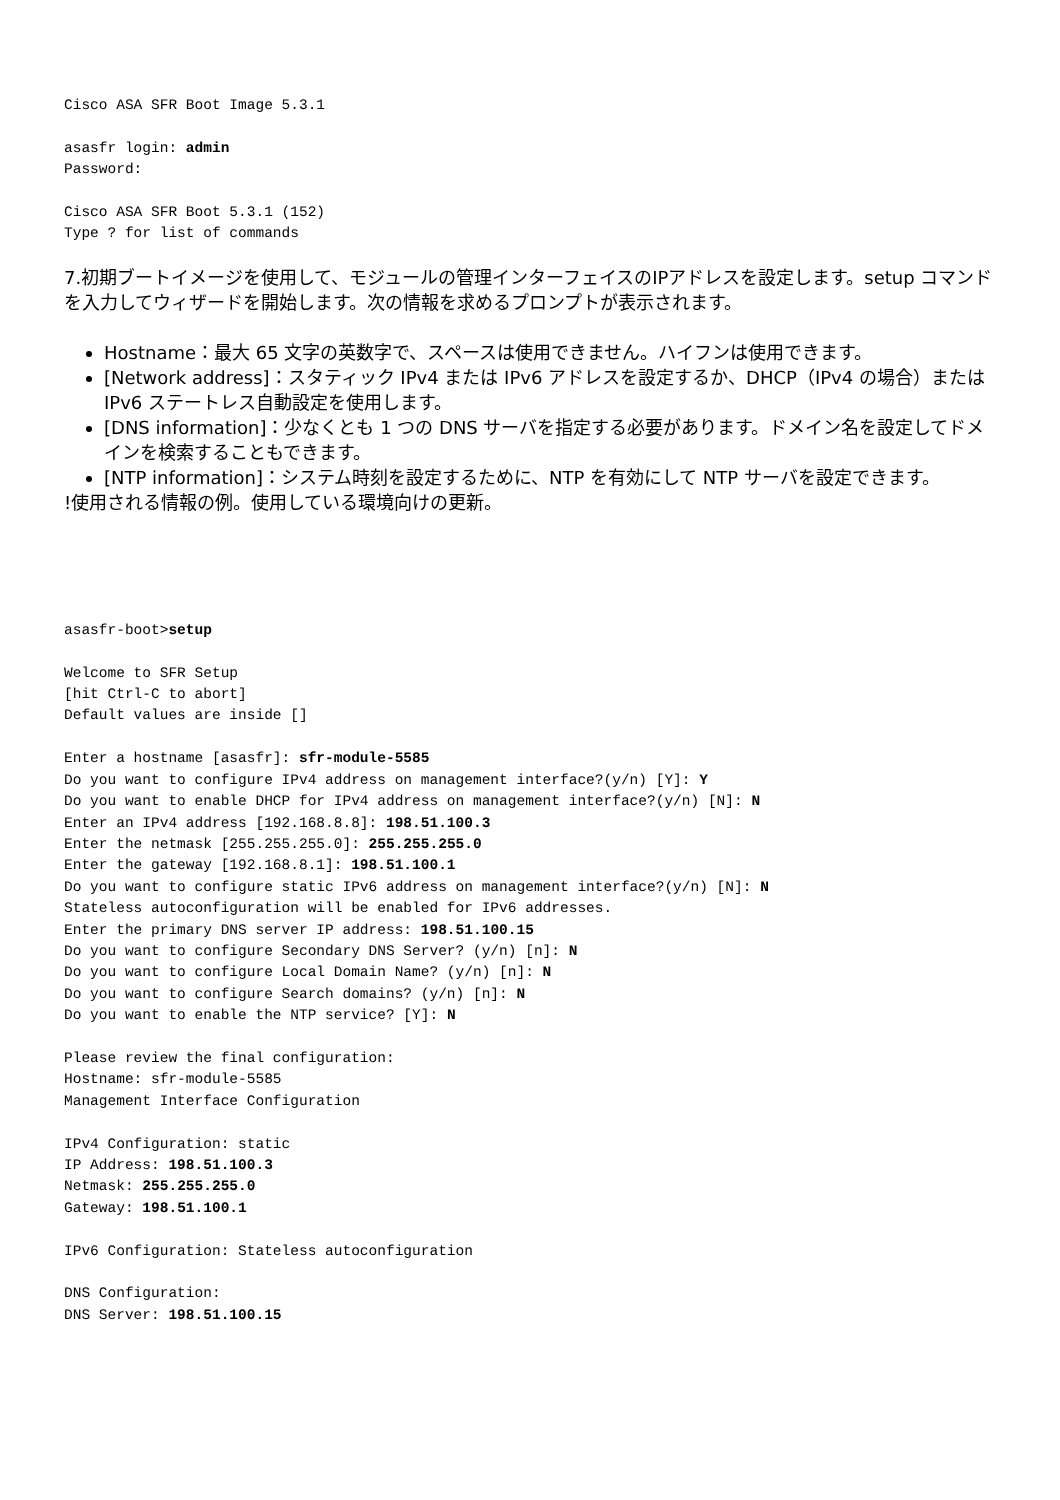Cisco ASA SFR Boot Image 5.3.1

asasfr login: admin
Password:

Cisco ASA SFR Boot 5.3.1 (152)
Type ? for list of commands
7.初期ブートイメージを使用して、モジュールの管理インターフェイスのIPアドレスを設定します。setup コマンドを入力してウィザードを開始します。次の情報を求めるプロンプトが表示されます。
Hostname：最大 65 文字の英数字で、スペースは使用できません。ハイフンは使用できます。
[Network address]：スタティック IPv4 または IPv6 アドレスを設定するか、DHCP（IPv4 の場合）または IPv6 ステートレス自動設定を使用します。
[DNS information]：少なくとも 1 つの DNS サーバを指定する必要があります。ドメイン名を設定してドメインを検索することもできます。
[NTP information]：システム時刻を設定するために、NTP を有効にして NTP サーバを設定できます。
!使用される情報の例。使用している環境向けの更新。
asasfr-boot>setup

Welcome to SFR Setup
[hit Ctrl-C to abort]
Default values are inside []

Enter a hostname [asasfr]: sfr-module-5585
Do you want to configure IPv4 address on management interface?(y/n) [Y]: Y
Do you want to enable DHCP for IPv4 address on management interface?(y/n) [N]: N
Enter an IPv4 address [192.168.8.8]: 198.51.100.3
Enter the netmask [255.255.255.0]: 255.255.255.0
Enter the gateway [192.168.8.1]: 198.51.100.1
Do you want to configure static IPv6 address on management interface?(y/n) [N]: N
Stateless autoconfiguration will be enabled for IPv6 addresses.
Enter the primary DNS server IP address: 198.51.100.15
Do you want to configure Secondary DNS Server? (y/n) [n]: N
Do you want to configure Local Domain Name? (y/n) [n]: N
Do you want to configure Search domains? (y/n) [n]: N
Do you want to enable the NTP service? [Y]: N

Please review the final configuration:
Hostname: sfr-module-5585
Management Interface Configuration

IPv4 Configuration: static
IP Address: 198.51.100.3
Netmask: 255.255.255.0
Gateway: 198.51.100.1

IPv6 Configuration: Stateless autoconfiguration

DNS Configuration:
DNS Server: 198.51.100.15